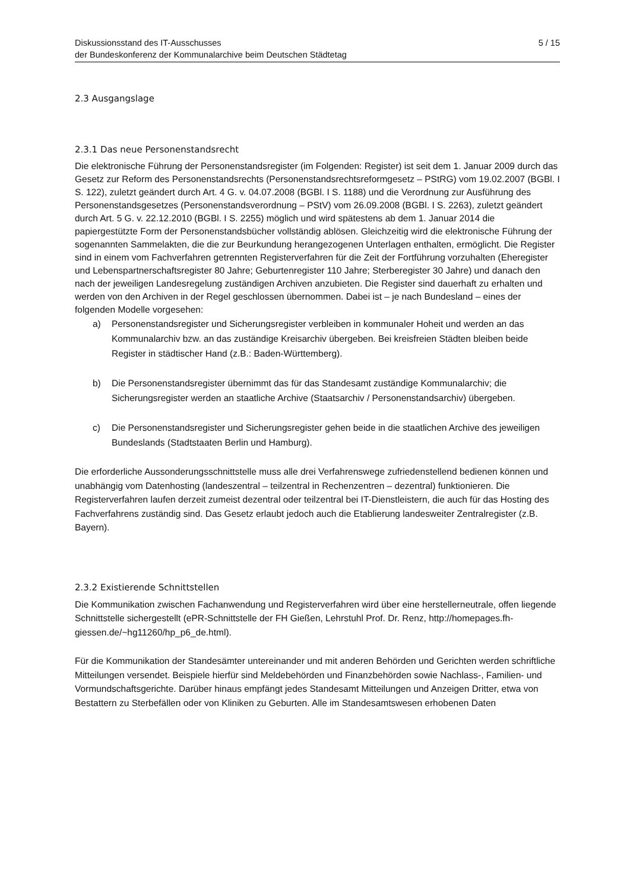Diskussionsstand des IT-Ausschusses
der Bundeskonferenz der Kommunalarchive beim Deutschen Städtetag
5 / 15
2.3 Ausgangslage
2.3.1 Das neue Personenstandsrecht
Die elektronische Führung der Personenstandsregister (im Folgenden: Register) ist seit dem 1. Januar 2009 durch das Gesetz zur Reform des Personenstandsrechts (Personenstandsrechtsreformgesetz – PStRG) vom 19.02.2007 (BGBl. I S. 122), zuletzt geändert durch Art. 4 G. v. 04.07.2008 (BGBl. I S. 1188) und die Verordnung zur Ausführung des Personenstandsgesetzes (Personenstandsverordnung – PStV) vom 26.09.2008 (BGBl. I S. 2263), zuletzt geändert durch Art. 5 G. v. 22.12.2010 (BGBl. I S. 2255) möglich und wird spätestens ab dem 1. Januar 2014 die papiergestützte Form der Personenstandsbücher vollständig ablösen. Gleichzeitig wird die elektronische Führung der sogenannten Sammelakten, die die zur Beurkundung herangezogenen Unterlagen enthalten, ermöglicht. Die Register sind in einem vom Fachverfahren getrennten Registerverfahren für die Zeit der Fortführung vorzuhalten (Eheregister und Lebenspartnerschaftsregister 80 Jahre; Geburtenregister 110 Jahre; Sterberegister 30 Jahre) und danach den nach der jeweiligen Landesregelung zuständigen Archiven anzubieten. Die Register sind dauerhaft zu erhalten und werden von den Archiven in der Regel geschlossen übernommen. Dabei ist – je nach Bundesland – eines der folgenden Modelle vorgesehen:
a) Personenstandsregister und Sicherungsregister verbleiben in kommunaler Hoheit und werden an das Kommunalarchiv bzw. an das zuständige Kreisarchiv übergeben. Bei kreisfreien Städten bleiben beide Register in städtischer Hand (z.B.: Baden-Württemberg).
b) Die Personenstandsregister übernimmt das für das Standesamt zuständige Kommunalarchiv; die Sicherungsregister werden an staatliche Archive (Staatsarchiv / Personenstandsarchiv) übergeben.
c) Die Personenstandsregister und Sicherungsregister gehen beide in die staatlichen Archive des jeweiligen Bundeslands (Stadtstaaten Berlin und Hamburg).
Die erforderliche Aussonderungsschnittstelle muss alle drei Verfahrenswege zufriedenstellend bedienen können und unabhängig vom Datenhosting (landeszentral – teilzentral in Rechenzentren – dezentral) funktionieren. Die Registerverfahren laufen derzeit zumeist dezentral oder teilzentral bei IT-Dienstleistern, die auch für das Hosting des Fachverfahrens zuständig sind. Das Gesetz erlaubt jedoch auch die Etablierung landesweiter Zentralregister (z.B. Bayern).
2.3.2 Existierende Schnittstellen
Die Kommunikation zwischen Fachanwendung und Registerverfahren wird über eine herstellerneutrale, offen liegende Schnittstelle sichergestellt (ePR-Schnittstelle der FH Gießen, Lehrstuhl Prof. Dr. Renz, http://homepages.fh-
giessen.de/~hg11260/hp_p6_de.html).
Für die Kommunikation der Standesämter untereinander und mit anderen Behörden und Gerichten werden schriftliche Mitteilungen versendet. Beispiele hierfür sind Meldebehörden und Finanzbehörden sowie Nachlass-, Familien- und Vormundschaftsgerichte. Darüber hinaus empfängt jedes Standesamt Mitteilungen und Anzeigen Dritter, etwa von Bestattern zu Sterbefällen oder von Kliniken zu Geburten. Alle im Standesamtswesen erhobenen Daten